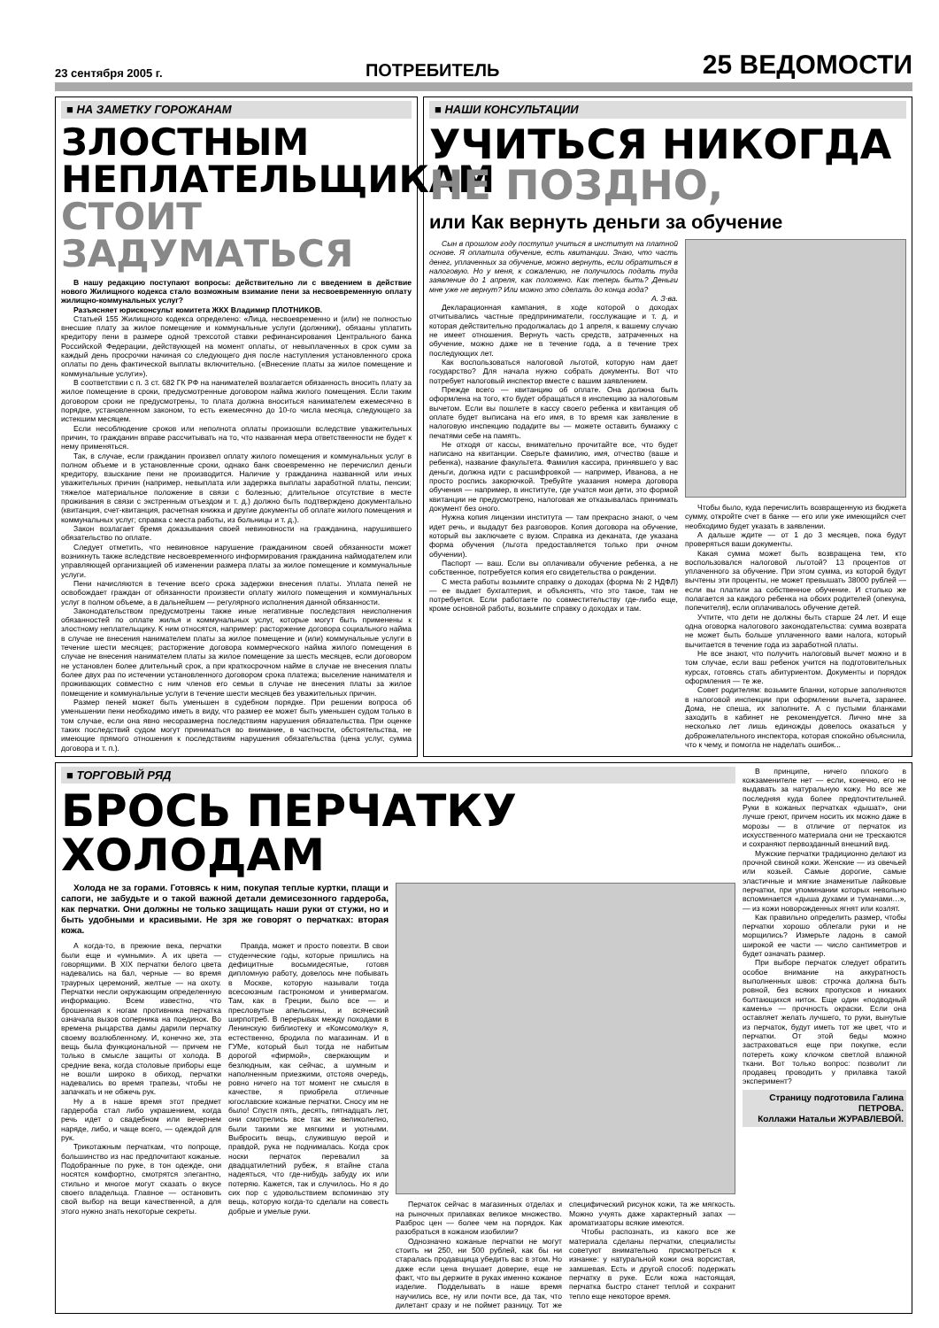23 сентября 2005 г. ПОТРЕБИТЕЛЬ 25 ВЕДОМОСТИ
■ НА ЗАМЕТКУ ГОРОЖАНАМ
ЗЛОСТНЫМ
НЕПЛАТЕЛЬЩИКАМ
СТОИТ ЗАДУМАТЬСЯ
В нашу редакцию поступают вопросы: действительно ли с введением в действие нового Жилищного кодекса стало возможным взимание пени за несвоевременную оплату жилищно-коммунальных услуг?
Разъясняет юрисконсульт комитета ЖКХ Владимир ПЛОТНИКОВ.
Статьей 155 Жилищного кодекса определено: «Лица, несвоевременно и (или) не полностью внесшие плату за жилое помещение и коммунальные услуги (должники), обязаны уплатить кредитору пени в размере одной трехсотой ставки рефинансирования Центрального банка Российской Федерации, действующей на момент оплаты, от невыплаченных в срок сумм за каждый день просрочки начиная со следующего дня после наступления установленного срока оплаты по день фактической выплаты включительно. («Внесение платы за жилое помещение и коммунальные услуги»).
В соответствии с п. 3 ст. 682 ГК РФ на нанимателей возлагается обязанность вносить плату за жилое помещение в сроки, предусмотренные договором найма жилого помещения. Если таким договором сроки не предусмотрены, то плата должна вноситься нанимателем ежемесячно в порядке, установленном законом, то есть ежемесячно до 10-го числа месяца, следующего за истекшим месяцем.
Если несоблюдение сроков или неполнота оплаты произошли вследствие уважительных причин, то гражданин вправе рассчитывать на то, что названная мера ответственности не будет к нему применяться.
Так, в случае, если гражданин произвел оплату жилого помещения и коммунальных услуг в полном объеме и в установленные сроки, однако банк своевременно не перечислил деньги кредитору, взыскание пени не производится. Наличие у гражданина названной или иных уважительных причин (например, невыплата или задержка выплаты заработной платы, пенсии; тяжелое материальное положение в связи с болезнью; длительное отсутствие в месте проживания в связи с экстренным отъездом и т. д.) должно быть подтверждено документально (квитанция, счет-квитанция, расчетная книжка и другие документы об оплате жилого помещения и коммунальных услуг; справка с места работы, из больницы и т. д.).
Закон возлагает бремя доказывания своей невиновности на гражданина, нарушившего обязательство по оплате.
Следует отметить, что невиновное нарушение гражданином своей обязанности может возникнуть также вследствие несвоевременного информирования гражданина наймодателем или управляющей организацией об изменении размера платы за жилое помещение и коммунальные услуги.
Пени начисляются в течение всего срока задержки внесения платы. Уплата пеней не освобождает граждан от обязанности произвести оплату жилого помещения и коммунальных услуг в полном объеме, а в дальнейшем — регулярного исполнения данной обязанности.
Законодательством предусмотрены также иные негативные последствия неисполнения обязанностей по оплате жилья и коммунальных услуг, которые могут быть применены к злостному неплательщику. К ним относятся, например: расторжение договора социального найма в случае не внесения нанимателем платы за жилое помещение и (или) коммунальные услуги в течение шести месяцев; расторжение договора коммерческого найма жилого помещения в случае не внесения нанимателем платы за жилое помещение за шесть месяцев, если договором не установлен более длительный срок, а при краткосрочном найме в случае не внесения платы более двух раз по истечении установленного договором срока платежа; выселение нанимателя и проживающих совместно с ним членов его семьи в случае не внесения платы за жилое помещение и коммунальные услуги в течение шести месяцев без уважительных причин.
Размер пеней может быть уменьшен в судебном порядке. При решении вопроса об уменьшении пени необходимо иметь в виду, что размер ее может быть уменьшен судом только в том случае, если она явно несоразмерна последствиям нарушения обязательства. При оценке таких последствий судом могут приниматься во внимание, в частности, обстоятельства, не имеющие прямого отношения к последствиям нарушения обязательства (цена услуг, сумма договора и т. п.).
■ НАШИ КОНСУЛЬТАЦИИ
УЧИТЬСЯ НИКОГДА
НЕ ПОЗДНО,
или Как вернуть деньги за обучение
Сын в прошлом году поступил учиться в институт на платной основе. Я оплатила обучение, есть квитанции. Знаю, что часть денег, уплаченных за обучение, можно вернуть, если обратиться в налоговую. Но у меня, к сожалению, не получилось подать туда заявление до 1 апреля, как положено. Как теперь быть? Деньги мне уже не вернут? Или можно это сделать до конца года?
А. З-ва.
Декларационная кампания, в ходе которой о доходах отчитывались частные предприниматели, госслужащие и т. д. и которая действительно продолжалась до 1 апреля, к вашему случаю не имеет отношения. Вернуть часть средств, затраченных на обучение, можно даже не в течение года, а в течение трех последующих лет.
Как воспользоваться налоговой льготой, которую нам дает государство? Для начала нужно собрать документы. Вот что потребует налоговый инспектор вместе с вашим заявлением.
Прежде всего — квитанцию об оплате. Она должна быть оформлена на того, кто будет обращаться в инспекцию за налоговым вычетом. Если вы пошлете в кассу своего ребенка и квитанция об оплате будет выписана на его имя, в то время как заявление в налоговую инспекцию подадите вы — можете оставить бумажку с печатями себе на память.
Не отходя от кассы, внимательно прочитайте все, что будет написано на квитанции. Сверьте фамилию, имя, отчество (ваше и ребенка), название факультета. Фамилия кассира, принявшего у вас деньги, должна идти с расшифровкой — например, Иванова, а не просто роспись закорючкой. Требуйте указания номера договора обучения — например, в институте, где учатся мои дети, это формой квитанции не предусмотрено, налоговая же отказывалась принимать документ без оного.
Нужна копия лицензии института — там прекрасно знают, о чем идет речь, и выдадут без разговоров. Копия договора на обучение, который вы заключаете с вузом. Справка из деканата, где указана форма обучения (льгота предоставляется только при очном обучении).
Паспорт — ваш. Если вы оплачивали обучение ребенка, а не собственное, потребуется копия его свидетельства о рождении.
С места работы возьмите справку о доходах (форма № 2 НДФЛ) — ее выдает бухгалтерия, и объяснять, что это такое, там не потребуется. Если работаете по совместительству где-либо еще, кроме основной работы, возьмите справку о доходах и там.
Чтобы было, куда перечислить возвращенную из бюджета сумму, откройте счет в банке — его или уже имеющийся счет необходимо будет указать в заявлении.
А дальше ждите — от 1 до 3 месяцев, пока будут проверяться ваши документы.
Какая сумма может быть возвращена тем, кто воспользовался налоговой льготой? 13 процентов от уплаченного за обучение. При этом сумма, из которой будут вычтены эти проценты, не может превышать 38000 рублей — если вы платили за собственное обучение. И столько же полагается за каждого ребенка на обоих родителей (опекуна, попечителя), если оплачивалось обучение детей.
Учтите, что дети не должны быть старше 24 лет. И еще одна оговорка налогового законодательства: сумма возврата не может быть больше уплаченного вами налога, который вычитается в течение года из заработной платы.
Не все знают, что получить налоговый вычет можно и в том случае, если ваш ребенок учится на подготовительных курсах, готовясь стать абитуриентом. Документы и порядок оформления — те же.
Совет родителям: возьмите бланки, которые заполняются в налоговой инспекции при оформлении вычета, заранее. Дома, не спеша, их заполните. А с пустыми бланками заходить в кабинет не рекомендуется. Лично мне за несколько лет лишь единожды довелось оказаться у доброжелательного инспектора, которая спокойно объяснила, что к чему, и помогла не наделать ошибок...
■ ТОРГОВЫЙ РЯД
БРОСЬ ПЕРЧАТКУ ХОЛОДАМ
Холода не за горами. Готовясь к ним, покупая теплые куртки, плащи и сапоги, не забудьте и о такой важной детали демисезонного гардероба, как перчатки. Они должны не только защищать наши руки от стужи, но и быть удобными и красивыми. Не зря же говорят о перчатках: вторая кожа.
А когда-то, в прежние века, перчатки были еще и «умными». А их цвета — говорящими. В XIX перчатки белого цвета надевались на бал, черные — во время траурных церемоний, желтые — на охоту. Перчатки несли окружающим определенную информацию. Всем известно, что брошенная к ногам противника перчатка означала вызов соперника на поединок. Во времена рыцарства дамы дарили перчатку своему возлюбленному. И, конечно же, эта вещь была функциональной — причем не только в смысле защиты от холода. В средние века, когда столовые приборы еще не вошли широко в обиход, перчатки надевались во время трапезы, чтобы не запачкать и не обжечь рук.
Ну а в наше время этот предмет гардероба стал либо украшением, когда речь идет о свадебном или вечернем наряде, либо, и чаще всего, — одеждой для рук.
Трикотажным перчаткам, что попроще, большинство из нас предпочитают кожаные. Подобранные по руке, в тон одежде, они носятся комфортно, смотрятся элегантно, стильно и многое могут сказать о вкусе своего владельца. Главное — остановить свой выбор на вещи качественной, а для этого нужно знать некоторые секреты.
Правда, может и просто повезти. В свои студенческие годы, которые пришлись на дефицитные восьмидесятые, готовя дипломную работу, довелось мне побывать в Москве, которую называли тогда всесоюзным гастрономом и универмагом. Там, как в Греции, было все — и пресловутые апельсины, и всяческий ширпотреб. В перерывах между походами в Ленинскую библиотеку и «Комсомолку» я, естественно, бродила по магазинам. И в ГУМе, который был тогда не набитым дорогой «фирмой», сверкающим и безлюдным, как сейчас, а шумным и наполненным приезжими, отстояв очередь, ровно ничего на тот момент не смысля в качестве, я приобрела отличные югославские кожаные перчатки. Сносу им не было! Спустя пять, десять, пятнадцать лет, они смотрелись все так же великолепно, были такими же мягкими и уютными. Выбросить вещь, служившую верой и правдой, рука не поднималась. Когда срок носки перчаток перевалил за двадцатилетний рубеж, я втайне стала надеяться, что где-нибудь забуду их или потеряю. Кажется, так и случилось. Но я до сих пор с удовольствием вспоминаю эту вещь, которую когда-то сделали на совесть добрые и умелые руки.
Перчаток сейчас в магазинных отделах и на рыночных прилавках великое множество. Разброс цен — более чем на порядок. Как разобраться в кожаном изобилии?
Однозначно кожаные перчатки не могут стоить ни 250, ни 500 рублей, как бы ни старалась продавщица убедить вас в этом. Но даже если цена внушает доверие, еще не факт, что вы держите в руках именно кожаное изделие. Подделывать в наше время научились все, ну или почти все, да так, что дилетант сразу и не поймет разницу. Тот же специфический рисунок кожи, та же мягкость. Можно учуять даже характерный запах — ароматизаторы всякие имеются.
Чтобы распознать, из какого все же материала сделаны перчатки, специалисты советуют внимательно присмотреться к изнанке: у натуральной кожи она ворсистая, замшевая. Есть и другой способ: подержать перчатку в руке. Если кожа настоящая, перчатка быстро станет теплой и сохранит тепло еще некоторое время.
В принципе, ничего плохого в кожзаменителе нет — если, конечно, его не выдавать за натуральную кожу. Но все же последняя куда более предпочтительней. Руки в кожаных перчатках «дышат», они лучше греют, причем носить их можно даже в морозы — в отличие от перчаток из искусственного материала они не трескаются и сохраняют первозданный внешний вид.
Мужские перчатки традиционно делают из прочной свиной кожи. Женские — из овечьей или козьей. Самые дорогие, самые эластичные и мягкие знаменитые лайковые перчатки, при упоминании которых невольно вспоминается «дыша духами и туманами…», — из кожи новорожденных ягнят или козлят.
Как правильно определить размер, чтобы перчатки хорошо облегали руки и не морщились? Измерьте ладонь в самой широкой ее части — число сантиметров и будет означать размер.
При выборе перчаток следует обратить особое внимание на аккуратность выполненных швов: строчка должна быть ровной, без всяких пропусков и никаких болтающихся ниток. Еще один «подводный камень» — прочность окраски. Если она оставляет желать лучшего, то руки, вынутые из перчаток, будут иметь тот же цвет, что и перчатки. От этой беды можно застраховаться еще при покупке, если потереть кожу клочком светлой влажной ткани. Вот только вопрос: позволит ли продавец проводить у прилавка такой эксперимент?
Страницу подготовила Галина ПЕТРОВА.
Коллажи Натальи ЖУРАВЛЕВОЙ.